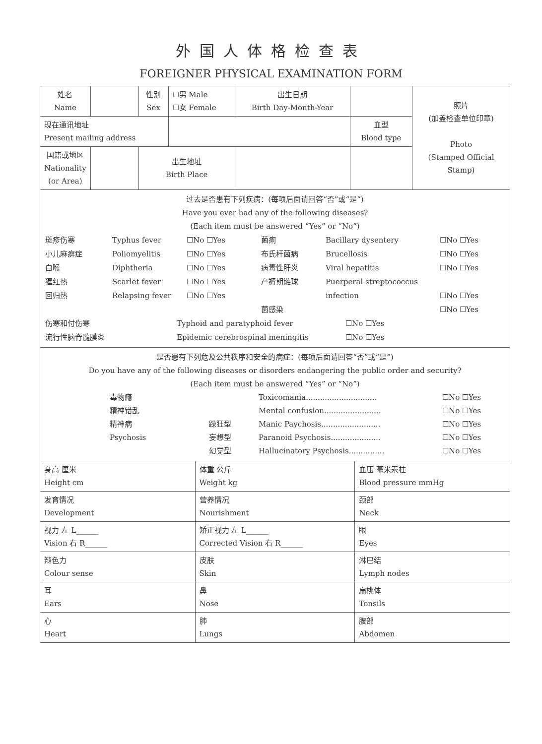外国人体格检查表
FOREIGNER PHYSICAL EXAMINATION FORM
| 姓名 Name | | 性别 Sex | ☐男 Male ☐女 Female | 出生日期 Birth Day-Month-Year | | 照片 (加盖检查单位印章) Photo (Stamped Official Stamp) |
| 现在通讯地址 Present mailing address | | | | | 血型 Blood type | |
| 国籍或地区 Nationality (or Area) | | 出生地址 Birth Place | | | | |
| 过去是否患有下列疾病：(每项后面请回答“否”或“是”) Have you ever had any of the following diseases? (Each item must be answered “Yes” or “No”) 斑疹伤寒 Typhus fever ☐No ☐Yes 菌痢 Bacillary dysentery ☐No ☐Yes 小儿麻痹症 Poliomyelitis ☐No ☐Yes 布氏杆菌病 Brucellosis ☐No ☐Yes 白喉 Diphtheria ☐No ☐Yes 病毒性肝炎 Viral hepatitis ☐No ☐Yes 猩红热 Scarlet fever ☐No ☐Yes 产褥期链球 Puerperal streptococcus 回归热 Relapsing fever ☐No ☐Yes infection ☐No ☐Yes 菌感染 ☐No ☐Yes 伤寒和付伤寒 Typhoid and paratyphoid fever ☐No ☐Yes 流行性脑脊髓膜炎 Epidemic cerebrospinal meningitis ☐No ☐Yes | | | | | | |
| 是否患有下列危及公共秩序和安全的病症：(每项后面请回答“否”或“是”) Do you have any of the following diseases or disorders endangering the public order and security? (Each item must be answered “Yes” or “No”) 毒物瘾 Toxicomania.............................. ☐No ☐Yes 精神错乱 Mental confusion........................ ☐No ☐Yes 精神病 躁狂型 Manic Paychosis......................... ☐No ☐Yes Psychosis 妄想型 Paranoid Psychosis..................... ☐No ☐Yes 幻觉型 Hallucinatory Psychosis............... ☐No ☐Yes | | | | | | |
| 身高 厘米 Height cm | 体重 公斤 Weight kg | 血压 毫米汞柱 Blood pressure mmHg |
| 发育情况 Development | 营养情况 Nourishment | 颈部 Neck |
| 视力 左 L______ Vision 右 R______ | 矫正视力 左 L______ Corrected Vision 右 R______ | 眼 Eyes |
| 辩色力 Colour sense | 皮肤 Skin | 淋巴结 Lymph nodes |
| 耳 Ears | 鼻 Nose | 扁桃体 Tonsils |
| 心 Heart | 肺 Lungs | 腹部 Abdomen |